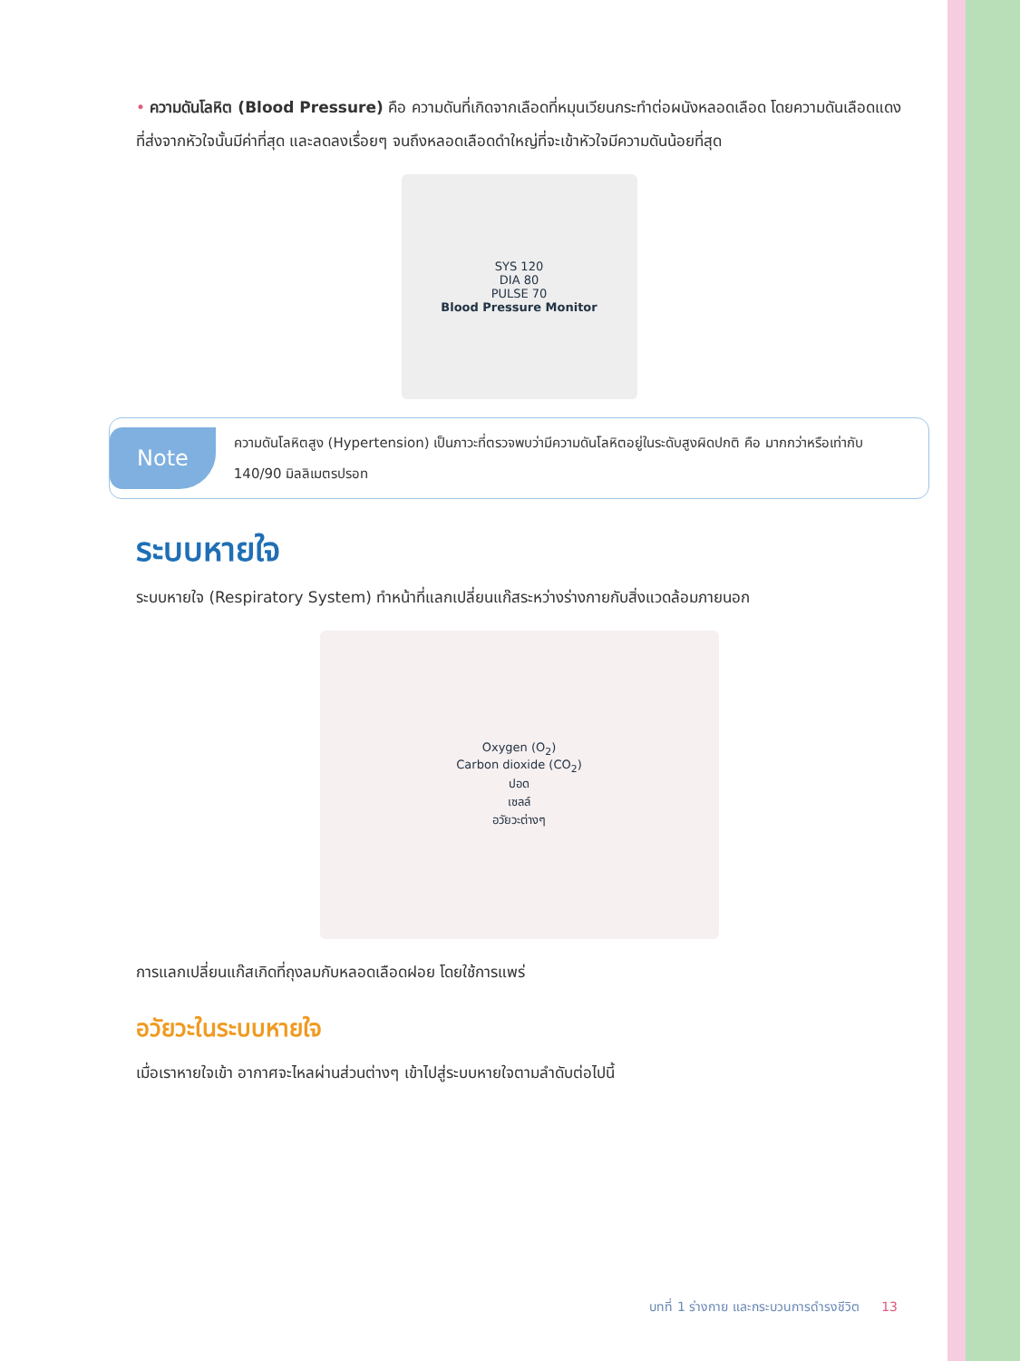• ความดันโลหิต (Blood Pressure) คือ ความดันที่เกิดจากเลือดที่หมุนเวียนกระทำต่อผนังหลอดเลือด โดยความดันเลือดแดงที่ส่งจากหัวใจนั้นมีค่าที่สุด และลดลงเรื่อยๆ จนถึงหลอดเลือดดำใหญ่ที่จะเข้าหัวใจมีความดันน้อยที่สุด
SYS 120
DIA 80
PULSE 70
Blood Pressure Monitor
Note
ความดันโลหิตสูง (Hypertension) เป็นภาวะที่ตรวจพบว่ามีความดันโลหิตอยู่ในระดับสูงผิดปกติ คือ มากกว่าหรือเท่ากับ 140/90 มิลลิเมตรปรอท
ระบบหายใจ
ระบบหายใจ (Respiratory System) ทำหน้าที่แลกเปลี่ยนแก๊สระหว่างร่างกายกับสิ่งแวดล้อมภายนอก
Oxygen (O<sub>2</sub>)
Carbon dioxide (CO<sub>2</sub>)
ปอด
เซลล์
อวัยวะต่างๆ
การแลกเปลี่ยนแก๊สเกิดที่ถุงลมกับหลอดเลือดฝอย โดยใช้การแพร่
อวัยวะในระบบหายใจ
เมื่อเราหายใจเข้า อากาศจะไหลผ่านส่วนต่างๆ เข้าไปสู่ระบบหายใจตามลำดับต่อไปนี้
บทที่ 1 ร่างกาย และกระบวนการดำรงชีวิต 13